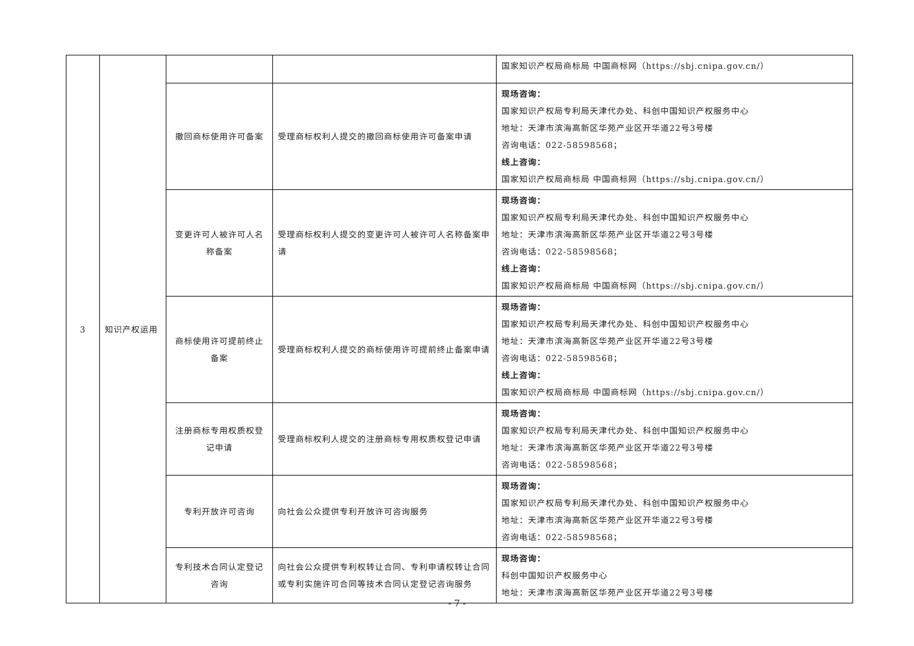| 3 | 知识产权运用 | | | 国家知识产权局商标局 中国商标网（https://sbj.cnipa.gov.cn/） |
| | | 撤回商标使用许可备案 | 受理商标权利人提交的撤回商标使用许可备案申请 | 现场咨询： 国家知识产权局专利局天津代办处、科创中国知识产权服务中心 地址：天津市滨海高新区华苑产业区开华道22号3号楼 咨询电话：022-58598568； 线上咨询： 国家知识产权局商标局 中国商标网（https://sbj.cnipa.gov.cn/） |
| | | 变更许可人被许可人名称备案 | 受理商标权利人提交的变更许可人被许可人名称备案申请 | 现场咨询： 国家知识产权局专利局天津代办处、科创中国知识产权服务中心 地址：天津市滨海高新区华苑产业区开华道22号3号楼 咨询电话：022-58598568； 线上咨询： 国家知识产权局商标局 中国商标网（https://sbj.cnipa.gov.cn/） |
| | | 商标使用许可提前终止备案 | 受理商标权利人提交的商标使用许可提前终止备案申请 | 现场咨询： 国家知识产权局专利局天津代办处、科创中国知识产权服务中心 地址：天津市滨海高新区华苑产业区开华道22号3号楼 咨询电话：022-58598568； 线上咨询： 国家知识产权局商标局 中国商标网（https://sbj.cnipa.gov.cn/） |
| | | 注册商标专用权质权登记申请 | 受理商标权利人提交的注册商标专用权质权登记申请 | 现场咨询： 国家知识产权局专利局天津代办处、科创中国知识产权服务中心 地址：天津市滨海高新区华苑产业区开华道22号3号楼 咨询电话：022-58598568； |
| | | 专利开放许可咨询 | 向社会公众提供专利开放许可咨询服务 | 现场咨询： 国家知识产权局专利局天津代办处、科创中国知识产权服务中心 地址：天津市滨海高新区华苑产业区开华道22号3号楼 咨询电话：022-58598568； |
| | | 专利技术合同认定登记咨询 | 向社会公众提供专利权转让合同、专利申请权转让合同或专利实施许可合同等技术合同认定登记咨询服务 | 现场咨询： 科创中国知识产权服务中心 地址：天津市滨海高新区华苑产业区开华道22号3号楼 |
- 7 -